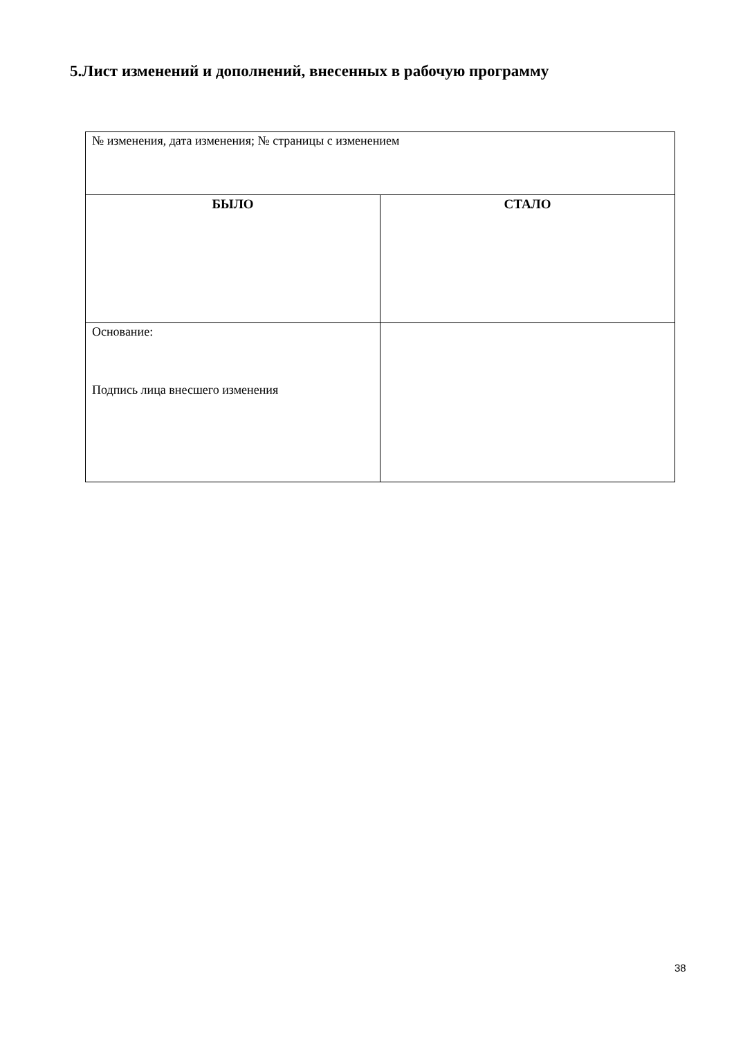5.Лист изменений и дополнений, внесенных в рабочую программу
| № изменения, дата изменения; № страницы с изменением | |
| БЫЛО | СТАЛО |
| Основание: Подпись лица внесшего изменения | |
38